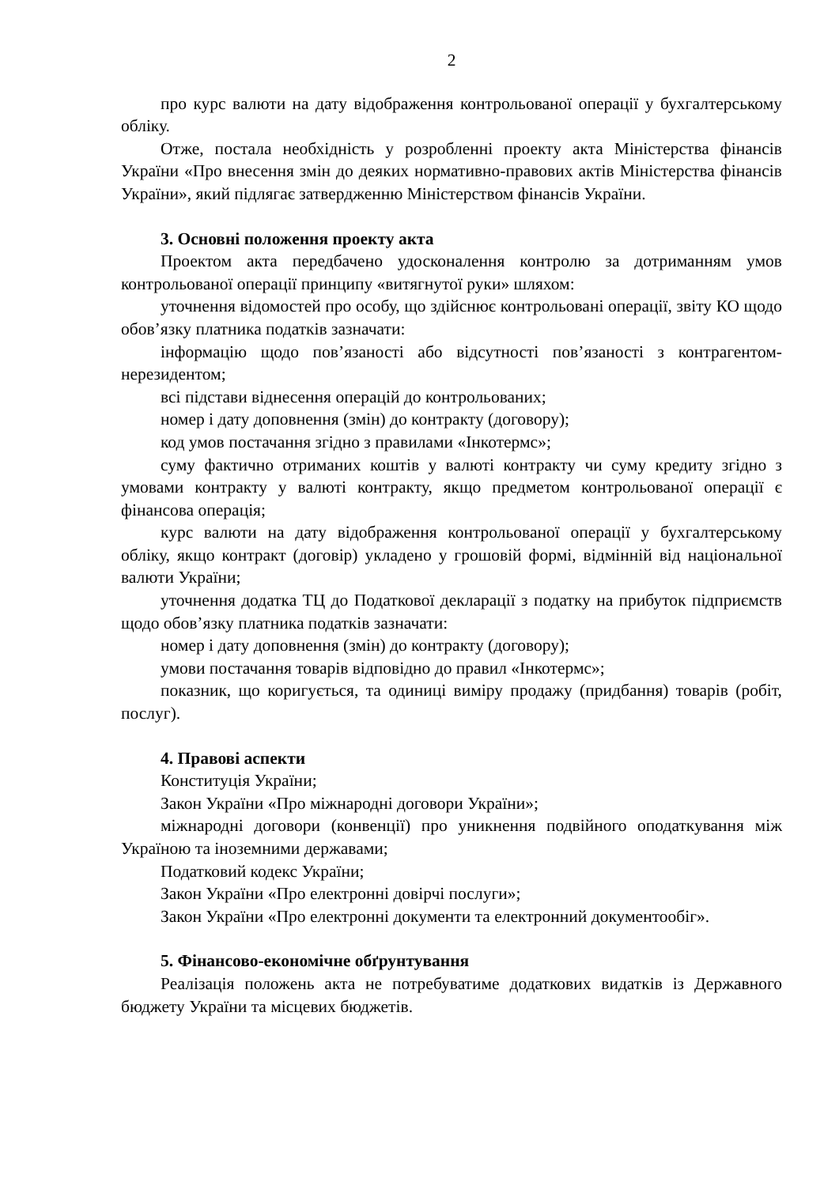2
про курс валюти на дату відображення контрольованої операції у бухгалтерському обліку.
Отже, постала необхідність у розробленні проекту акта Міністерства фінансів України «Про внесення змін до деяких нормативно-правових актів Міністерства фінансів України», який підлягає затвердженню Міністерством фінансів України.
3. Основні положення проекту акта
Проектом акта передбачено удосконалення контролю за дотриманням умов контрольованої операції принципу «витягнутої руки» шляхом:
уточнення відомостей про особу, що здійснює контрольовані операції, звіту КО щодо обов’язку платника податків зазначати:
інформацію щодо пов’язаності або відсутності пов’язаності з контрагентом-нерезидентом;
всі підстави віднесення операцій до контрольованих;
номер і дату доповнення (змін) до контракту (договору);
код умов постачання згідно з правилами «Інкотермс»;
суму фактично отриманих коштів у валюті контракту чи суму кредиту згідно з умовами контракту у валюті контракту, якщо предметом контрольованої операції є фінансова операція;
курс валюти на дату відображення контрольованої операції у бухгалтерському обліку, якщо контракт (договір) укладено у грошовій формі, відмінній від національної валюти України;
уточнення додатка ТЦ до Податкової декларації з податку на прибуток підприємств щодо обов’язку платника податків зазначати:
номер і дату доповнення (змін) до контракту (договору);
умови постачання товарів відповідно до правил «Інкотермс»;
показник, що коригується, та одиниці виміру продажу (придбання) товарів (робіт, послуг).
4. Правові аспекти
Конституція України;
Закон України «Про міжнародні договори України»;
міжнародні договори (конвенції) про уникнення подвійного оподаткування між Україною та іноземними державами;
Податковий кодекс України;
Закон України «Про електронні довірчі послуги»;
Закон України «Про електронні документи та електронний документообіг».
5. Фінансово-економічне обґрунтування
Реалізація положень акта не потребуватиме додаткових видатків із Державного бюджету України та місцевих бюджетів.